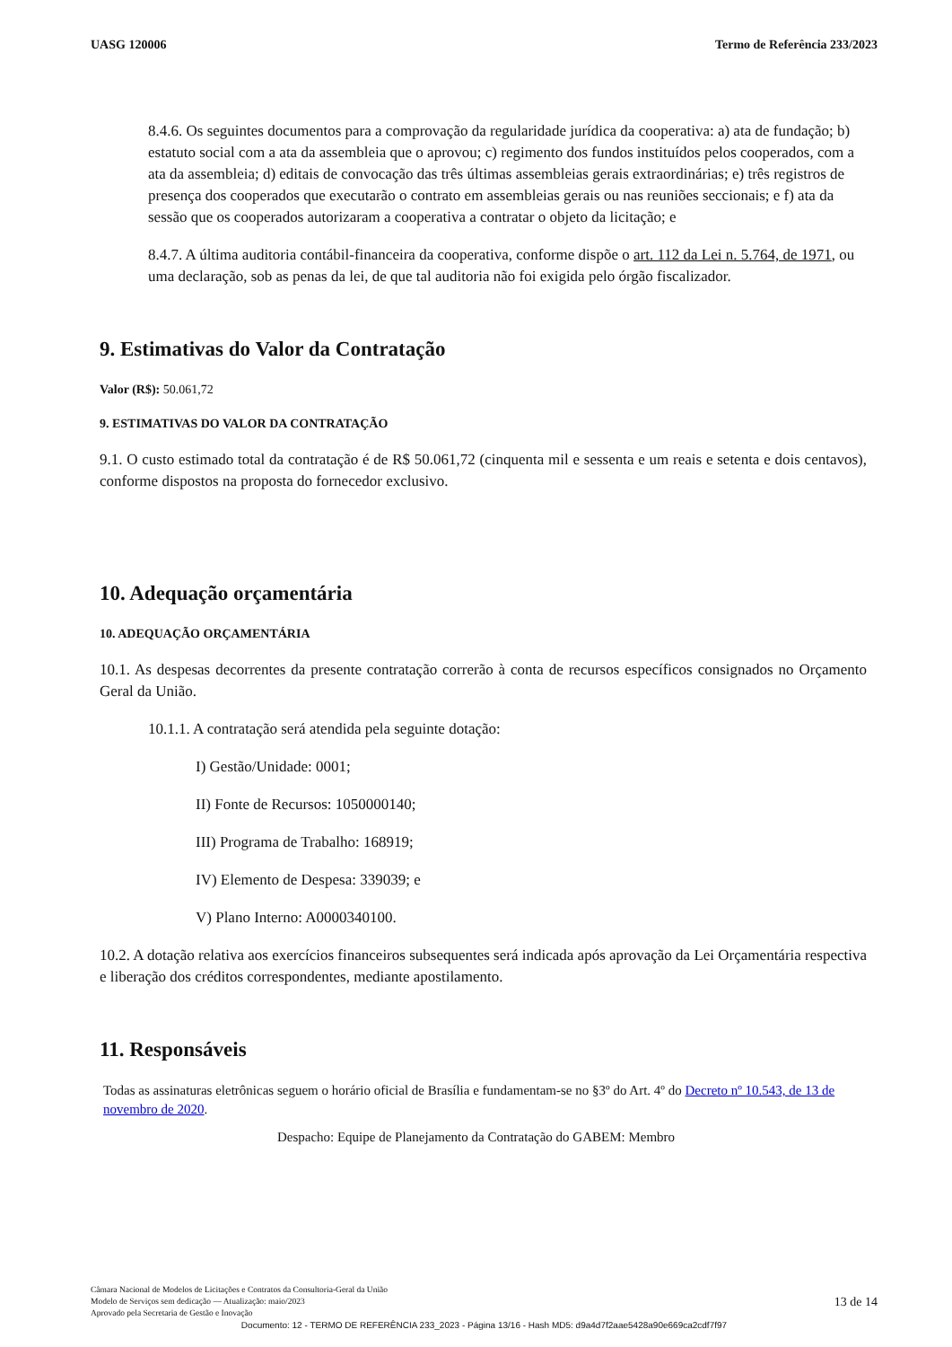UASG 120006 Termo de Referência 233/2023
8.4.6. Os seguintes documentos para a comprovação da regularidade jurídica da cooperativa: a) ata de fundação; b) estatuto social com a ata da assembleia que o aprovou; c) regimento dos fundos instituídos pelos cooperados, com a ata da assembleia; d) editais de convocação das três últimas assembleias gerais extraordinárias; e) três registros de presença dos cooperados que executarão o contrato em assembleias gerais ou nas reuniões seccionais; e f) ata da sessão que os cooperados autorizaram a cooperativa a contratar o objeto da licitação; e
8.4.7. A última auditoria contábil-financeira da cooperativa, conforme dispõe o art. 112 da Lei n. 5.764, de 1971, ou uma declaração, sob as penas da lei, de que tal auditoria não foi exigida pelo órgão fiscalizador.
9. Estimativas do Valor da Contratação
Valor (R$): 50.061,72
9. ESTIMATIVAS DO VALOR DA CONTRATAÇÃO
9.1. O custo estimado total da contratação é de R$ 50.061,72 (cinquenta mil e sessenta e um reais e setenta e dois centavos), conforme dispostos na proposta do fornecedor exclusivo.
10. Adequação orçamentária
10. ADEQUAÇÃO ORÇAMENTÁRIA
10.1. As despesas decorrentes da presente contratação correrão à conta de recursos específicos consignados no Orçamento Geral da União.
10.1.1. A contratação será atendida pela seguinte dotação:
I) Gestão/Unidade: 0001;
II) Fonte de Recursos: 1050000140;
III) Programa de Trabalho: 168919;
IV) Elemento de Despesa: 339039; e
V) Plano Interno: A0000340100.
10.2. A dotação relativa aos exercícios financeiros subsequentes será indicada após aprovação da Lei Orçamentária respectiva e liberação dos créditos correspondentes, mediante apostilamento.
11. Responsáveis
Todas as assinaturas eletrônicas seguem o horário oficial de Brasília e fundamentam-se no §3º do Art. 4º do Decreto nº 10.543, de 13 de novembro de 2020.
Despacho: Equipe de Planejamento da Contratação do GABEM: Membro
Câmara Nacional de Modelos de Licitações e Contratos da Consultoria-Geral da União
Modelo de Serviços sem dedicação — Atualização: maio/2023
Aprovado pela Secretaria de Gestão e Inovação
13 de 14
Documento: 12 - TERMO DE REFERÊNCIA 233_2023 - Página 13/16 - Hash MD5: d9a4d7f2aae5428a90e669ca2cdf7f97